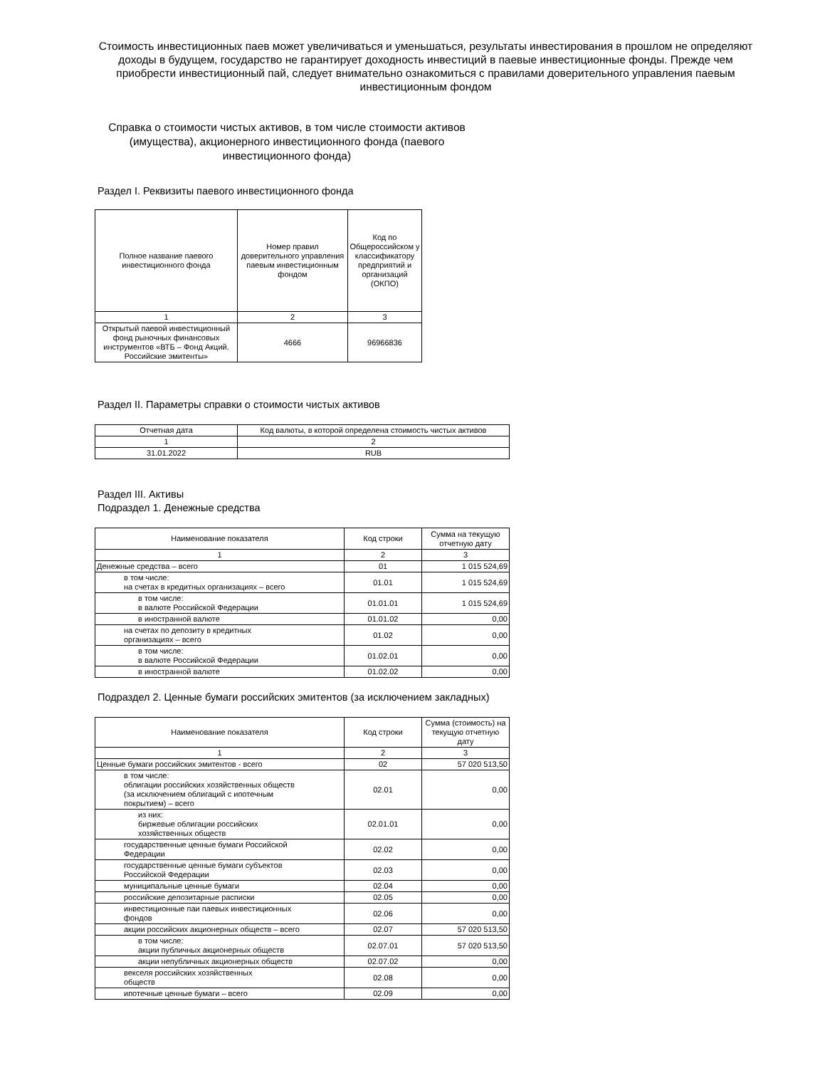Стоимость инвестиционных паев может увеличиваться и уменьшаться, результаты инвестирования в прошлом не определяют доходы в будущем, государство не гарантирует доходность инвестиций в паевые инвестиционные фонды. Прежде чем приобрести инвестиционный пай, следует внимательно ознакомиться с правилами доверительного управления паевым инвестиционным фондом
Справка о стоимости чистых активов, в том числе стоимости активов (имущества), акционерного инвестиционного фонда (паевого инвестиционного фонда)
Раздел I. Реквизиты паевого инвестиционного фонда
| Полное название паевого инвестиционного фонда | Номер правил доверительного управления паевым инвестиционным фондом | Код по Общероссийском у классификатору предприятий и организаций (ОКПО) |
| --- | --- | --- |
| 1 | 2 | 3 |
| Открытый паевой инвестиционный фонд рыночных финансовых инструментов «ВТБ – Фонд Акций. Российские эмитенты» | 4666 | 96966836 |
Раздел II. Параметры справки о стоимости чистых активов
| Отчетная дата | Код валюты, в которой определена стоимость чистых активов |
| --- | --- |
| 1 | 2 |
| 31.01.2022 | RUB |
Раздел III. Активы
Подраздел 1. Денежные средства
| Наименование показателя | Код строки | Сумма на текущую отчетную дату |
| --- | --- | --- |
| 1 | 2 | 3 |
| Денежные средства – всего | 01 | 1 015 524,69 |
| в том числе: на счетах в кредитных организациях – всего | 01.01 | 1 015 524,69 |
| в том числе: в валюте Российской Федерации | 01.01.01 | 1 015 524,69 |
| в иностранной валюте | 01.01.02 | 0,00 |
| на счетах по депозиту в кредитных организациях – всего | 01.02 | 0,00 |
| в том числе: в валюте Российской Федерации | 01.02.01 | 0,00 |
| в иностранной валюте | 01.02.02 | 0,00 |
Подраздел 2. Ценные бумаги российских эмитентов (за исключением закладных)
| Наименование показателя | Код строки | Сумма (стоимость) на текущую отчетную дату |
| --- | --- | --- |
| 1 | 2 | 3 |
| Ценные бумаги российских эмитентов - всего | 02 | 57 020 513,50 |
| в том числе: облигации российских хозяйственных обществ (за исключением облигаций с ипотечным покрытием) – всего | 02.01 | 0,00 |
| из них: биржевые облигации российских хозяйственных обществ | 02.01.01 | 0,00 |
| государственные ценные бумаги Российской Федерации | 02.02 | 0,00 |
| государственные ценные бумаги субъектов Российской Федерации | 02.03 | 0,00 |
| муниципальные ценные бумаги | 02.04 | 0,00 |
| российские депозитарные расписки | 02.05 | 0,00 |
| инвестиционные паи паевых инвестиционных фондов | 02.06 | 0,00 |
| акции российских акционерных обществ – всего | 02.07 | 57 020 513,50 |
| в том числе: акции публичных акционерных обществ | 02.07.01 | 57 020 513,50 |
| акции непубличных акционерных обществ | 02.07.02 | 0,00 |
| векселя российских хозяйственных обществ | 02.08 | 0,00 |
| ипотечные ценные бумаги – всего | 02.09 | 0,00 |